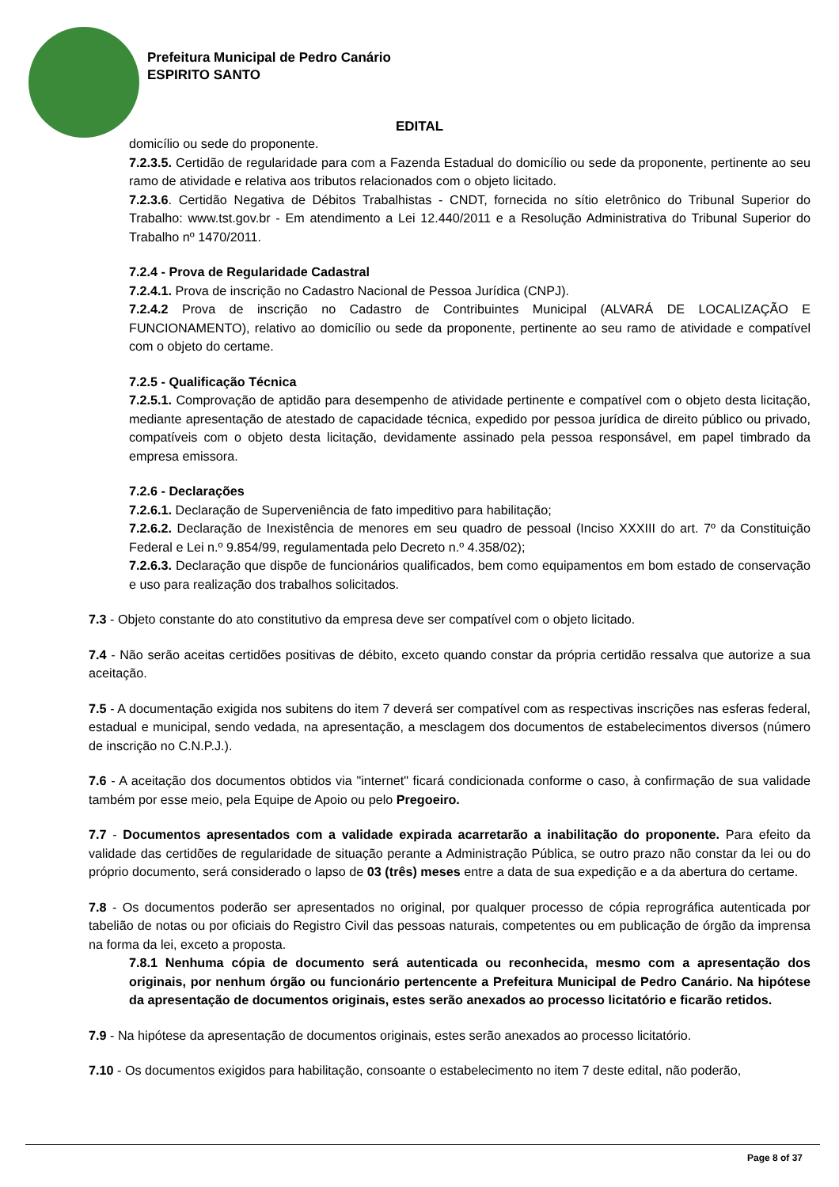Prefeitura Municipal de Pedro Canário
ESPIRITO SANTO
EDITAL
domicílio ou sede do proponente.
7.2.3.5. Certidão de regularidade para com a Fazenda Estadual do domicílio ou sede da proponente, pertinente ao seu ramo de atividade e relativa aos tributos relacionados com o objeto licitado.
7.2.3.6. Certidão Negativa de Débitos Trabalhistas - CNDT, fornecida no sítio eletrônico do Tribunal Superior do Trabalho: www.tst.gov.br - Em atendimento a Lei 12.440/2011 e a Resolução Administrativa do Tribunal Superior do Trabalho nº 1470/2011.
7.2.4 - Prova de Regularidade Cadastral
7.2.4.1. Prova de inscrição no Cadastro Nacional de Pessoa Jurídica (CNPJ).
7.2.4.2 Prova de inscrição no Cadastro de Contribuintes Municipal (ALVARÁ DE LOCALIZAÇÃO E FUNCIONAMENTO), relativo ao domicílio ou sede da proponente, pertinente ao seu ramo de atividade e compatível com o objeto do certame.
7.2.5 - Qualificação Técnica
7.2.5.1. Comprovação de aptidão para desempenho de atividade pertinente e compatível com o objeto desta licitação, mediante apresentação de atestado de capacidade técnica, expedido por pessoa jurídica de direito público ou privado, compatíveis com o objeto desta licitação, devidamente assinado pela pessoa responsável, em papel timbrado da empresa emissora.
7.2.6 - Declarações
7.2.6.1. Declaração de Superveniência de fato impeditivo para habilitação;
7.2.6.2. Declaração de Inexistência de menores em seu quadro de pessoal (Inciso XXXIII do art. 7º da Constituição Federal e Lei n.º 9.854/99, regulamentada pelo Decreto n.º 4.358/02);
7.2.6.3. Declaração que dispõe de funcionários qualificados, bem como equipamentos em bom estado de conservação e uso para realização dos trabalhos solicitados.
7.3 - Objeto constante do ato constitutivo da empresa deve ser compatível com o objeto licitado.
7.4 - Não serão aceitas certidões positivas de débito, exceto quando constar da própria certidão ressalva que autorize a sua aceitação.
7.5 - A documentação exigida nos subitens do item 7 deverá ser compatível com as respectivas inscrições nas esferas federal, estadual e municipal, sendo vedada, na apresentação, a mesclagem dos documentos de estabelecimentos diversos (número de inscrição no C.N.P.J.).
7.6 - A aceitação dos documentos obtidos via "internet" ficará condicionada conforme o caso, à confirmação de sua validade também por esse meio, pela Equipe de Apoio ou pelo Pregoeiro.
7.7 - Documentos apresentados com a validade expirada acarretarão a inabilitação do proponente. Para efeito da validade das certidões de regularidade de situação perante a Administração Pública, se outro prazo não constar da lei ou do próprio documento, será considerado o lapso de 03 (três) meses entre a data de sua expedição e a da abertura do certame.
7.8 - Os documentos poderão ser apresentados no original, por qualquer processo de cópia reprográfica autenticada por tabelião de notas ou por oficiais do Registro Civil das pessoas naturais, competentes ou em publicação de órgão da imprensa na forma da lei, exceto a proposta.
7.8.1 Nenhuma cópia de documento será autenticada ou reconhecida, mesmo com a apresentação dos originais, por nenhum órgão ou funcionário pertencente a Prefeitura Municipal de Pedro Canário. Na hipótese da apresentação de documentos originais, estes serão anexados ao processo licitatório e ficarão retidos.
7.9 - Na hipótese da apresentação de documentos originais, estes serão anexados ao processo licitatório.
7.10 - Os documentos exigidos para habilitação, consoante o estabelecimento no item 7 deste edital, não poderão,
Page 8 of 37